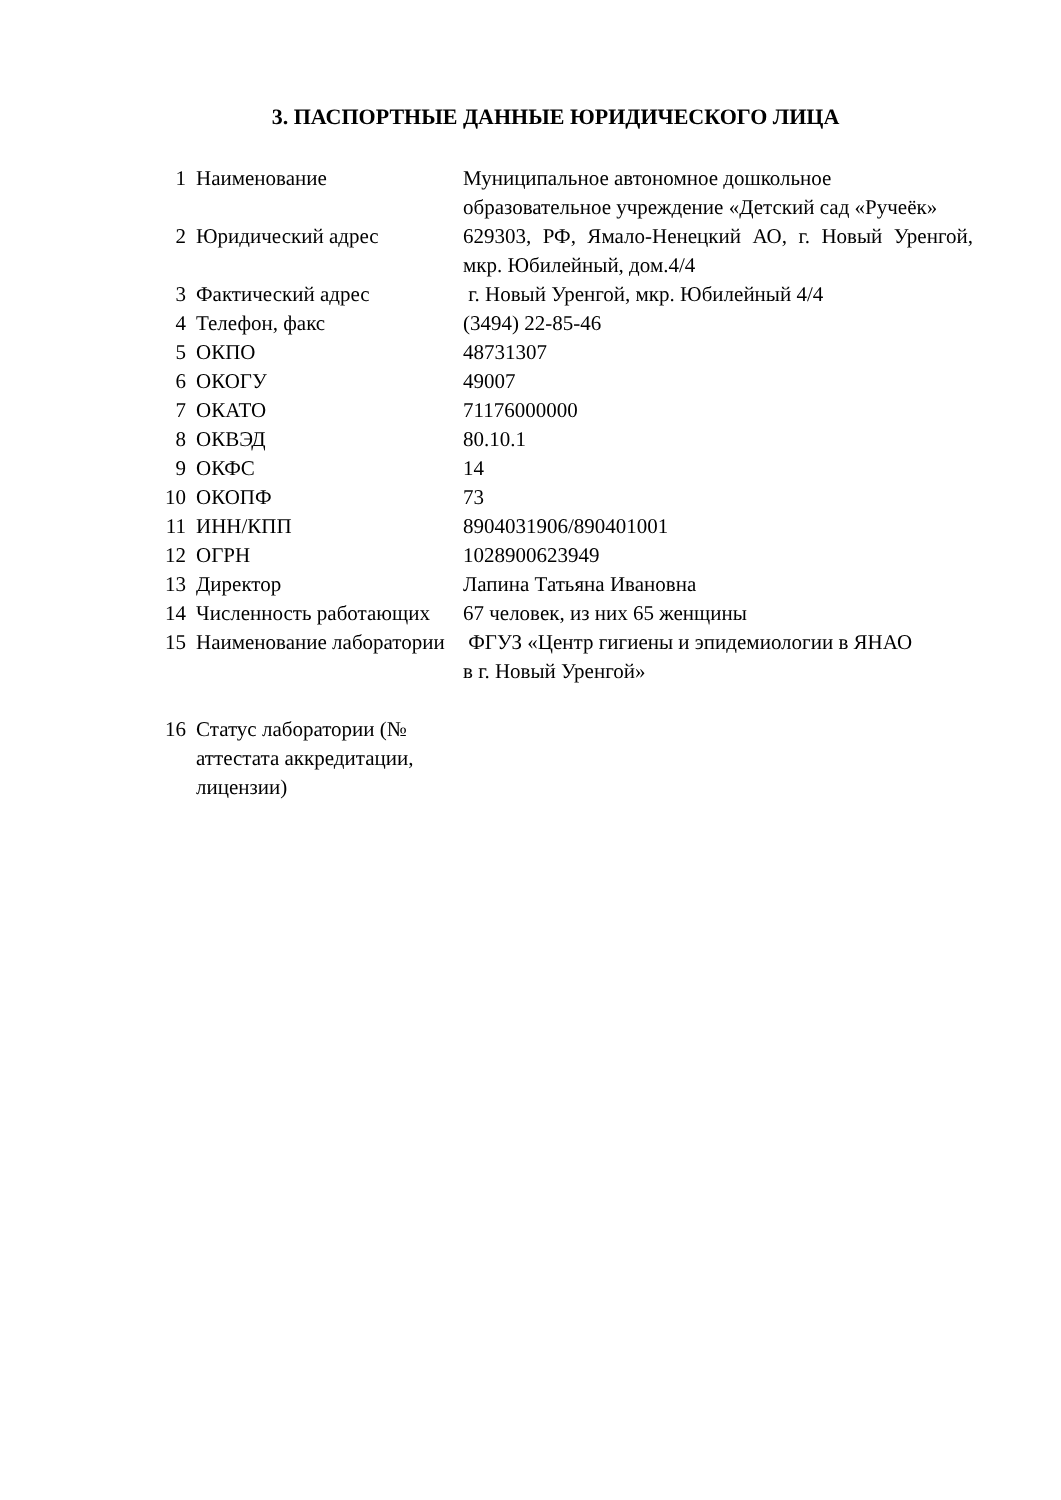3. ПАСПОРТНЫЕ ДАННЫЕ ЮРИДИЧЕСКОГО ЛИЦА
| 1 | Наименование | Муниципальное автономное дошкольное образовательное учреждение «Детский сад «Ручеёк» |
| 2 | Юридический адрес | 629303, РФ, Ямало-Ненецкий АО, г. Новый Уренгой, мкр. Юбилейный, дом.4/4 |
| 3 | Фактический адрес | г. Новый Уренгой, мкр. Юбилейный 4/4 |
| 4 | Телефон, факс | (3494) 22-85-46 |
| 5 | ОКПО | 48731307 |
| 6 | ОКОГУ | 49007 |
| 7 | ОКАТО | 71176000000 |
| 8 | ОКВЭД | 80.10.1 |
| 9 | ОКФС | 14 |
| 10 | ОКОПФ | 73 |
| 11 | ИНН/КПП | 8904031906/890401001 |
| 12 | ОГРН | 1028900623949 |
| 13 | Директор | Лапина Татьяна Ивановна |
| 14 | Численность работающих | 67 человек, из них 65 женщины |
| 15 | Наименование лаборатории | ФГУЗ «Центр гигиены и эпидемиологии в ЯНАО в г. Новый Уренгой» |
| 16 | Статус лаборатории (№ аттестата аккредитации, лицензии) | |